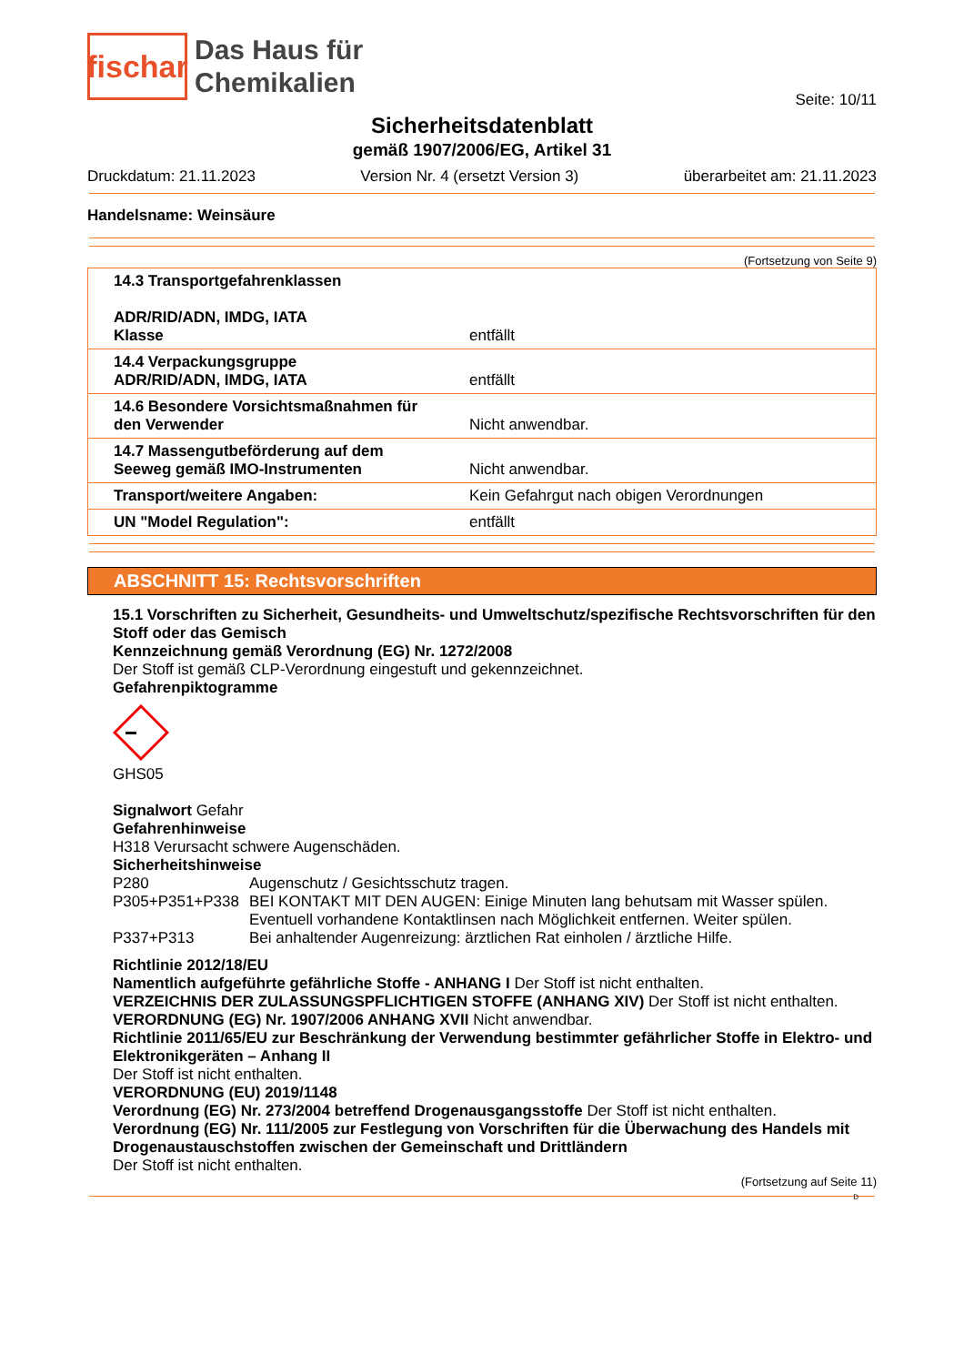fischar
Das Haus für
Chemikalien
Seite: 10/11
Sicherheitsdatenblatt
gemäß 1907/2006/EG, Artikel 31
Druckdatum: 21.11.2023 Version Nr. 4 (ersetzt Version 3) überarbeitet am: 21.11.2023
Handelsname: Weinsäure
(Fortsetzung von Seite 9)
| 14.3 Transportgefahrenklassen ADR/RID/ADN, IMDG, IATA Klasse | entfällt |
| 14.4 Verpackungsgruppe ADR/RID/ADN, IMDG, IATA | entfällt |
| 14.6 Besondere Vorsichtsmaßnahmen für den Verwender | Nicht anwendbar. |
| 14.7 Massengutbeförderung auf dem Seeweg gemäß IMO-Instrumenten | Nicht anwendbar. |
| Transport/weitere Angaben: | Kein Gefahrgut nach obigen Verordnungen |
| UN "Model Regulation": | entfällt |
ABSCHNITT 15: Rechtsvorschriften
15.1 Vorschriften zu Sicherheit, Gesundheits- und Umweltschutz/spezifische Rechtsvorschriften für den Stoff oder das Gemisch
Kennzeichnung gemäß Verordnung (EG) Nr. 1272/2008
Der Stoff ist gemäß CLP-Verordnung eingestuft und gekennzeichnet.
Gefahrenpiktogramme
GHS05
Signalwort Gefahr
Gefahrenhinweise
H318 Verursacht schwere Augenschäden.
Sicherheitshinweise
P280 Augenschutz / Gesichtsschutz tragen.
P305+P351+P338 BEI KONTAKT MIT DEN AUGEN: Einige Minuten lang behutsam mit Wasser spülen. Eventuell vorhandene Kontaktlinsen nach Möglichkeit entfernen. Weiter spülen.
P337+P313 Bei anhaltender Augenreizung: ärztlichen Rat einholen / ärztliche Hilfe.
Richtlinie 2012/18/EU
Namentlich aufgeführte gefährliche Stoffe - ANHANG I Der Stoff ist nicht enthalten.
VERZEICHNIS DER ZULASSUNGSPFLICHTIGEN STOFFE (ANHANG XIV) Der Stoff ist nicht enthalten.
VERORDNUNG (EG) Nr. 1907/2006 ANHANG XVII Nicht anwendbar.
Richtlinie 2011/65/EU zur Beschränkung der Verwendung bestimmter gefährlicher Stoffe in Elektro- und Elektronikgeräten – Anhang II
Der Stoff ist nicht enthalten.
VERORDNUNG (EU) 2019/1148
Verordnung (EG) Nr. 273/2004 betreffend Drogenausgangsstoffe Der Stoff ist nicht enthalten.
Verordnung (EG) Nr. 111/2005 zur Festlegung von Vorschriften für die Überwachung des Handels mit Drogenaustauschstoffen zwischen der Gemeinschaft und Drittländern
Der Stoff ist nicht enthalten.
(Fortsetzung auf Seite 11)
D